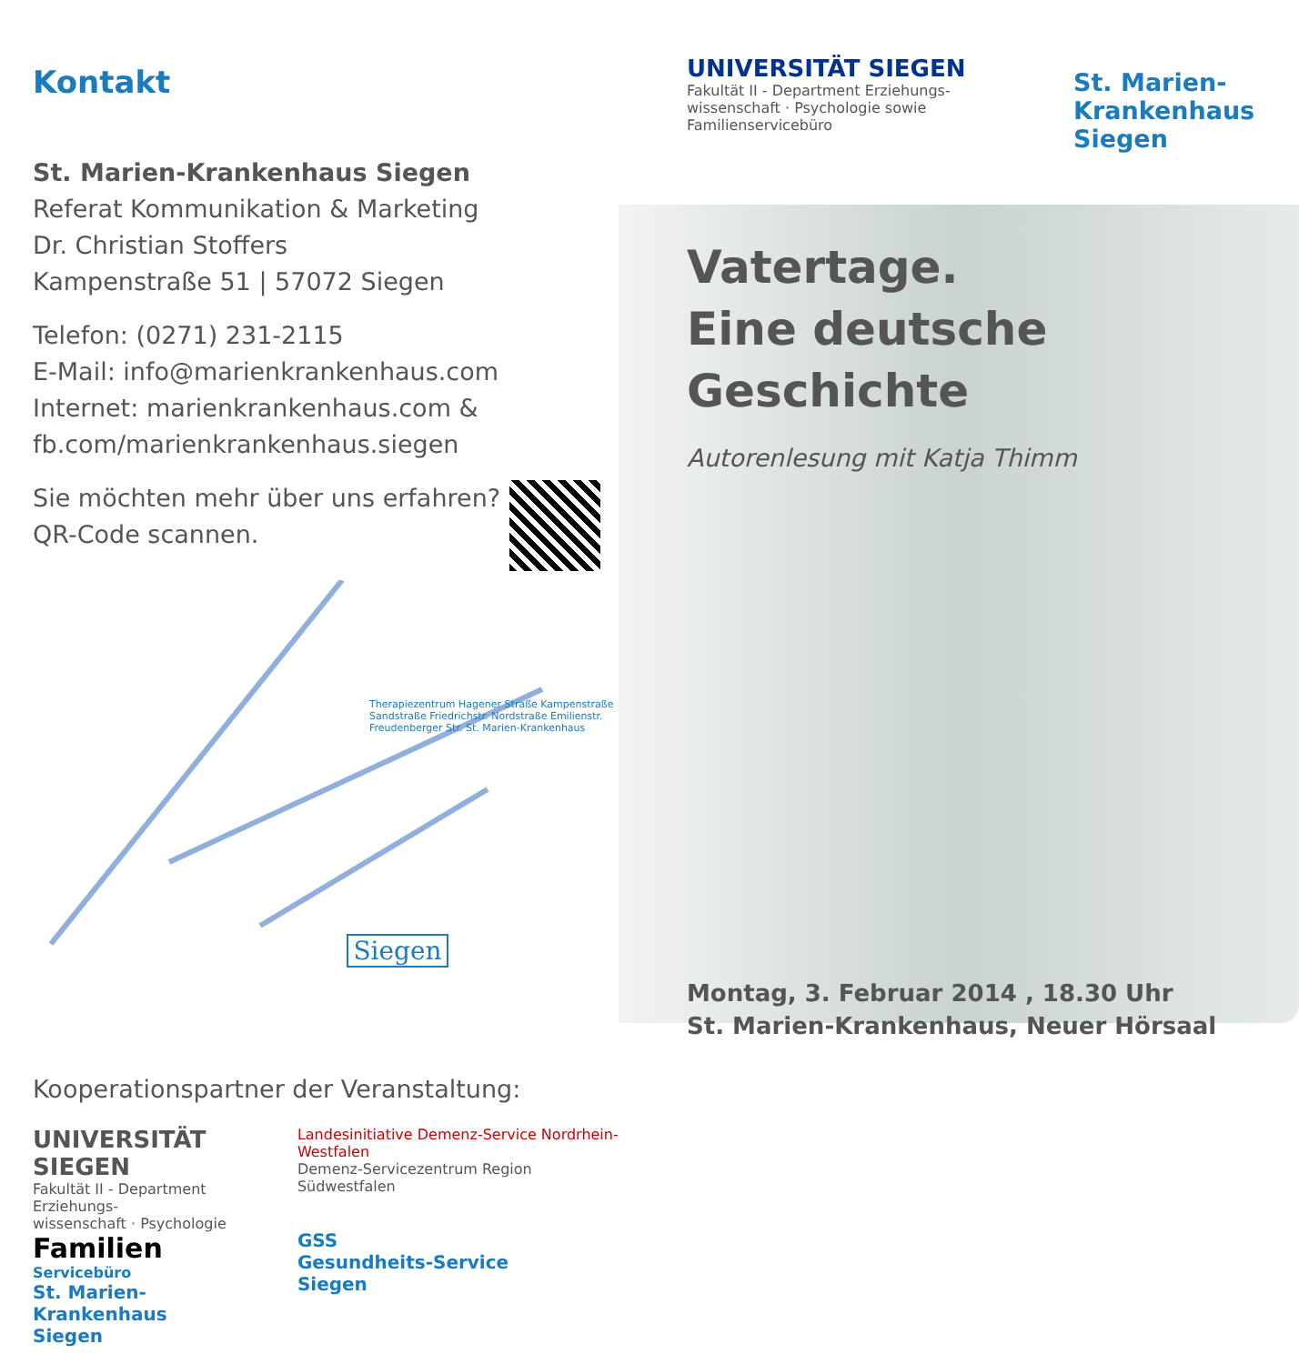Kontakt
St. Marien-Krankenhaus Siegen
Referat Kommunikation & Marketing
Dr. Christian Stoffers
Kampenstraße 51 | 57072 Siegen
Telefon: (0271) 231-2115
E-Mail: info@marienkrankenhaus.com
Internet: marienkrankenhaus.com &
fb.com/marienkrankenhaus.siegen
Sie möchten mehr über uns erfahren?
QR-Code scannen.
Therapiezentrum Hagener Straße Kampenstraße Sandstraße Friedrichstr. Nordstraße Emilienstr. Freudenberger Str. St. Marien-Krankenhaus
Siegen
Kooperationspartner der Veranstaltung:
UNIVERSITÄT SIEGEN
Fakultät II - Department Erziehungs-
wissenschaft · Psychologie
Familien
Servicebüro
St. Marien-
Krankenhaus
Siegen
Landesinitiative Demenz-Service Nordrhein-Westfalen
Demenz-Servicezentrum Region Südwestfalen
GSS
Gesundheits-Service
Siegen
UNIVERSITÄT SIEGEN
Fakultät II - Department Erziehungs-
wissenschaft · Psychologie sowie
Familienservicebüro
St. Marien-
Krankenhaus
Siegen
Vatertage.
Eine deutsche
Geschichte
Autorenlesung mit Katja Thimm
Montag, 3. Februar 2014 , 18.30 Uhr
St. Marien-Krankenhaus, Neuer Hörsaal